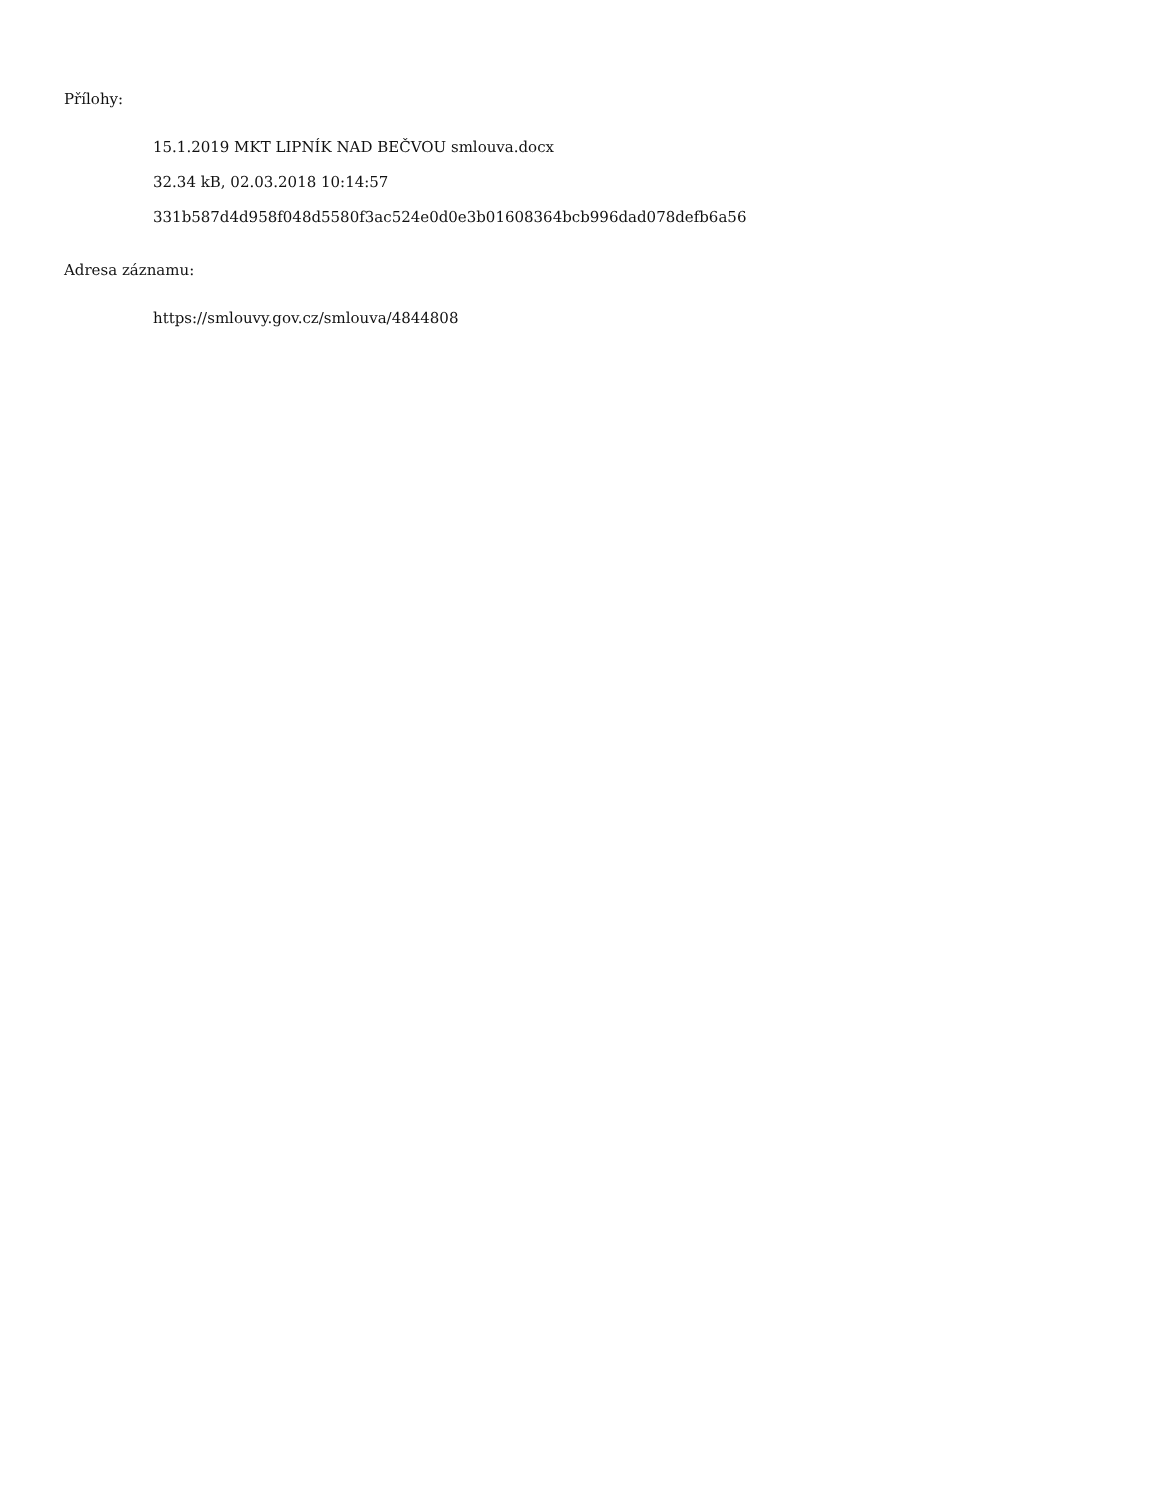Přílohy:
15.1.2019 MKT LIPNÍK NAD BEČVOU smlouva.docx
32.34 kB, 02.03.2018 10:14:57
331b587d4d958f048d5580f3ac524e0d0e3b01608364bcb996dad078defb6a56
Adresa záznamu:
https://smlouvy.gov.cz/smlouva/4844808